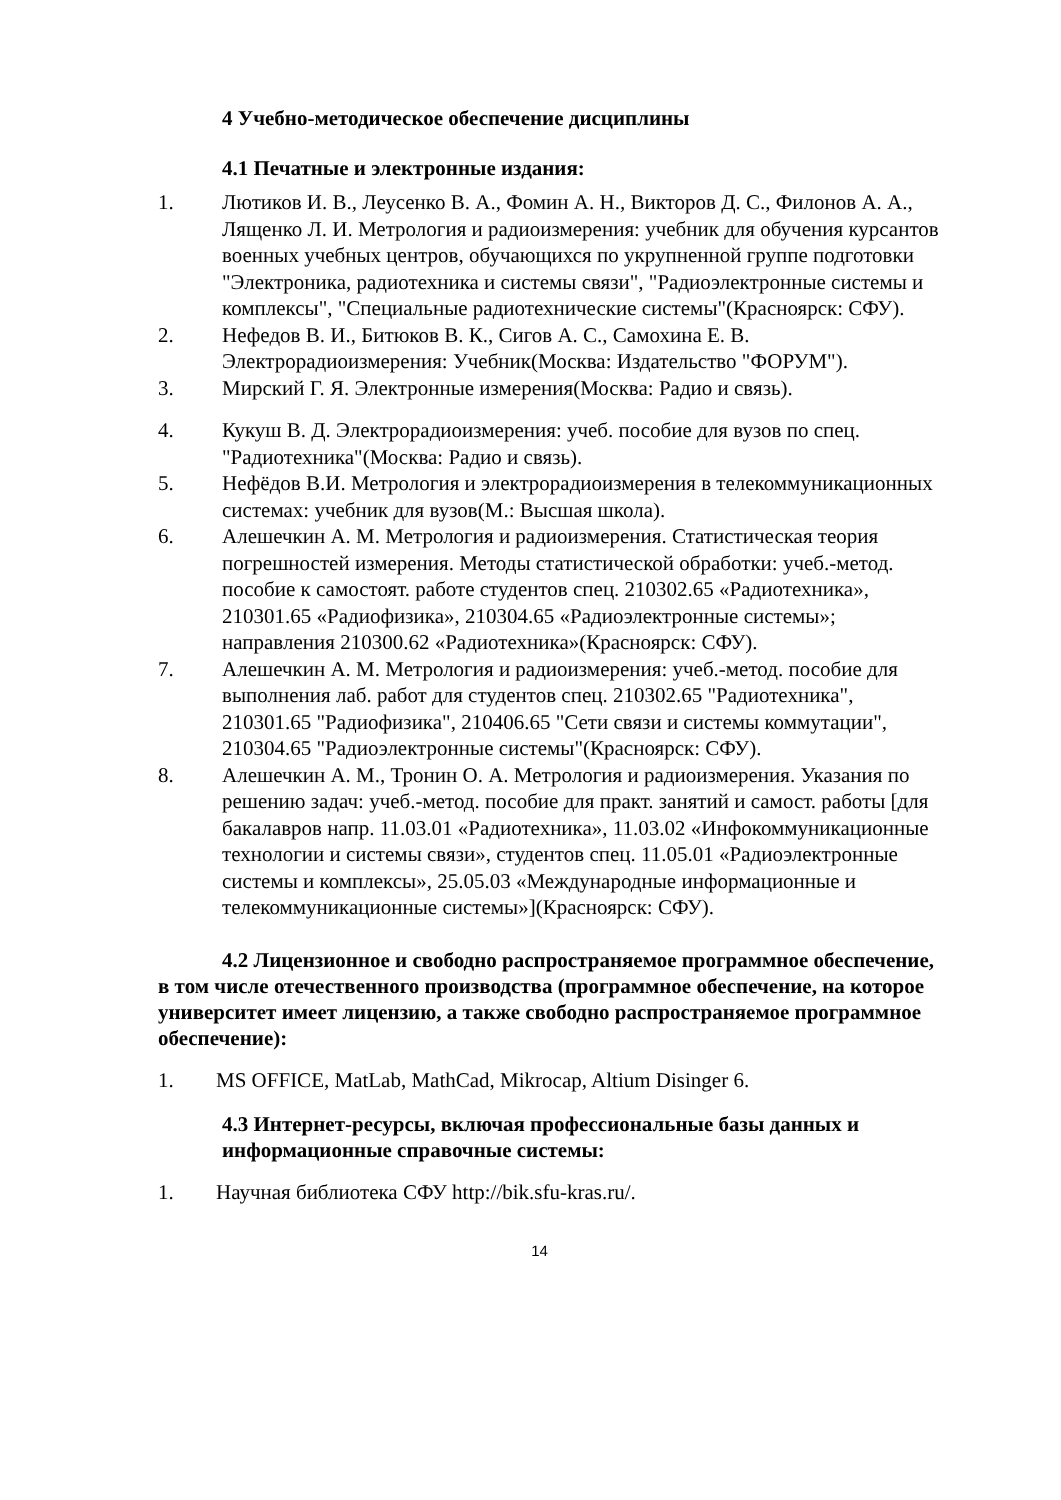4 Учебно-методическое обеспечение дисциплины
4.1 Печатные и электронные издания:
1. Лютиков И. В., Леусенко В. А., Фомин А. Н., Викторов Д. С., Филонов А. А., Лященко Л. И. Метрология и радиоизмерения: учебник для обучения курсантов военных учебных центров, обучающихся по укрупненной группе подготовки "Электроника, радиотехника и системы связи", "Радиоэлектронные системы и комплексы", "Специальные радиотехнические системы"(Красноярск: СФУ).
2. Нефедов В. И., Битюков В. К., Сигов А. С., Самохина Е. В. Электрорадиоизмерения: Учебник(Москва: Издательство "ФОРУМ").
3. Мирский Г. Я. Электронные измерения(Москва: Радио и связь).
4. Кукуш В. Д. Электрорадиоизмерения: учеб. пособие для вузов по спец. "Радиотехника"(Москва: Радио и связь).
5. Нефёдов В.И. Метрология и электрорадиоизмерения в телекоммуникационных системах: учебник для вузов(М.: Высшая школа).
6. Алешечкин А. М. Метрология и радиоизмерения. Статистическая теория погрешностей измерения. Методы статистической обработки: учеб.-метод. пособие к самостоят. работе студентов спец. 210302.65 «Радиотехника», 210301.65 «Радиофизика», 210304.65 «Радиоэлектронные системы»; направления 210300.62 «Радиотехника»(Красноярск: СФУ).
7. Алешечкин А. М. Метрология и радиоизмерения: учеб.-метод. пособие для выполнения лаб. работ для студентов спец. 210302.65 "Радиотехника", 210301.65 "Радиофизика", 210406.65 "Сети связи и системы коммутации", 210304.65 "Радиоэлектронные системы"(Красноярск: СФУ).
8. Алешечкин А. М., Тронин О. А. Метрология и радиоизмерения. Указания по решению задач: учеб.-метод. пособие для практ. занятий и самост. работы [для бакалавров напр. 11.03.01 «Радиотехника», 11.03.02 «Инфокоммуникационные технологии и системы связи», студентов спец. 11.05.01 «Радиоэлектронные системы и комплексы», 25.05.03 «Международные информационные и телекоммуникационные системы»](Красноярск: СФУ).
4.2 Лицензионное и свободно распространяемое программное обеспечение, в том числе отечественного производства (программное обеспечение, на которое университет имеет лицензию, а также свободно распространяемое программное обеспечение):
1. MS OFFICE, MatLab, MathCad, Mikrocap, Altium Disinger 6.
4.3 Интернет-ресурсы, включая профессиональные базы данных и информационные справочные системы:
1. Научная библиотека СФУ http://bik.sfu-kras.ru/.
14